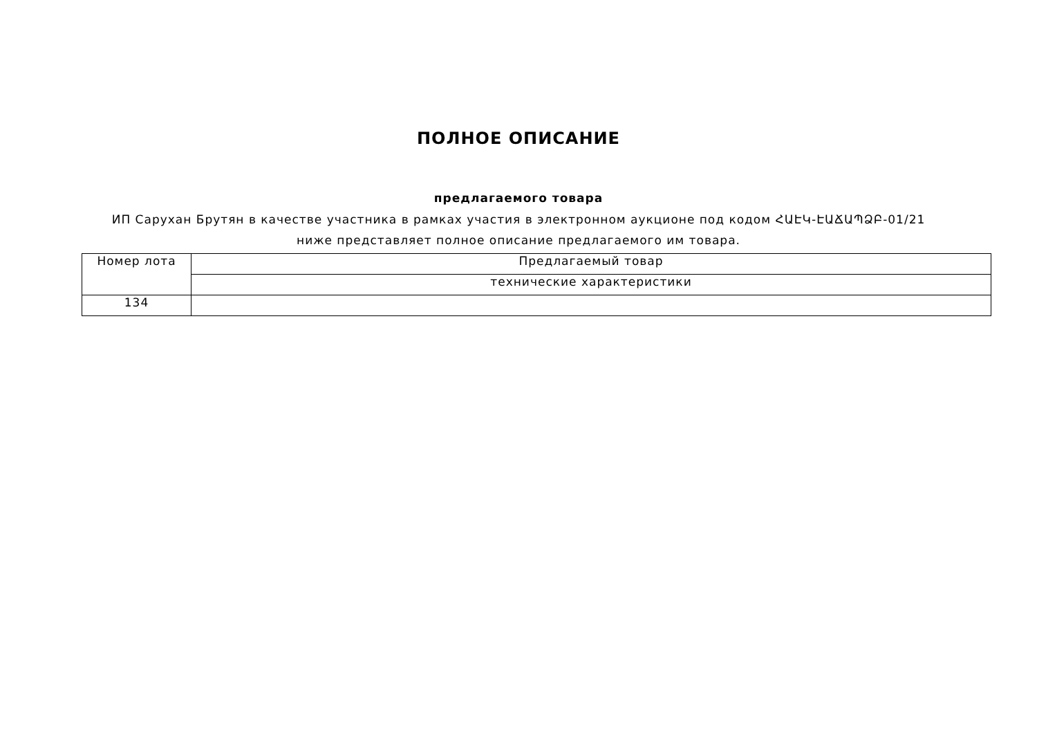ПОЛНОЕ ОПИСАНИЕ
предлагаемого товара
ИП Сарухан Брутян в качестве участника в рамках участия в электронном аукционе под кодом ՀԱԷԿ-ԷԱՃԱՊՁԲ-01/21 ниже представляет полное описание предлагаемого им товара.
| Номер лота | Предлагаемый товар |
| --- | --- |
| | технические характеристики |
| 134 | |